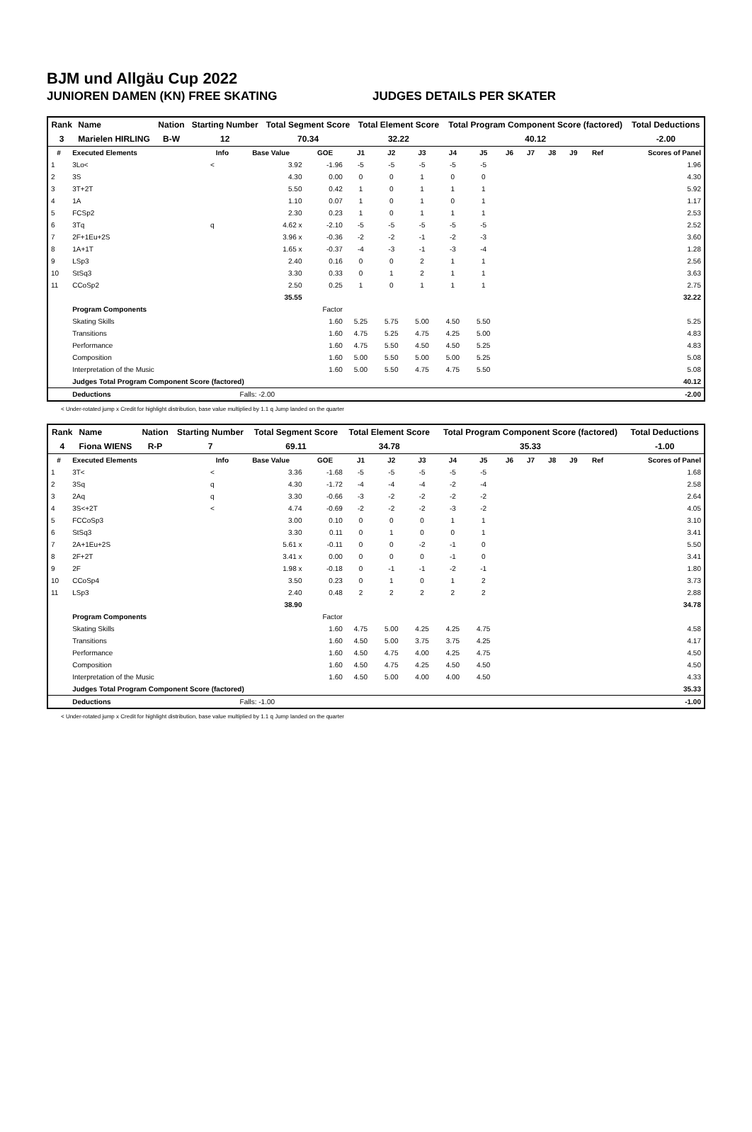BJM und Allgäu Cup 2022
JUNIOREN DAMEN (KN) FREE SKATING JUDGES DETAILS PER SKATER
| Rank | Name | Nation | Starting Number | Total Segment Score | Total Element Score | Total Program Component Score (factored) | Total Deductions |
| --- | --- | --- | --- | --- | --- | --- | --- |
| 3 | Marielen HIRLING | B-W | 12 | 70.34 | 32.22 | 40.12 | -2.00 |
| # | Executed Elements | Info | Base Value | GOE | J1 | J2 | J3 | J4 | J5 | J6 | J7 | J8 | J9 | Ref | Scores of Panel |
| --- | --- | --- | --- | --- | --- | --- | --- | --- | --- | --- | --- | --- | --- | --- | --- |
| 1 | 3Lo< | < | 3.92 | -1.96 | -5 | -5 | -5 | -5 | -5 | | | | | | 1.96 |
| 2 | 3S | | 4.30 | 0.00 | 0 | 0 | 1 | 0 | 0 | | | | | | 4.30 |
| 3 | 3T+2T | | 5.50 | 0.42 | 1 | 0 | 1 | 1 | 1 | | | | | | 5.92 |
| 4 | 1A | | 1.10 | 0.07 | 1 | 0 | 1 | 0 | 1 | | | | | | 1.17 |
| 5 | FCSp2 | | 2.30 | 0.23 | 1 | 0 | 1 | 1 | 1 | | | | | | 2.53 |
| 6 | 3Tq | q | 4.62 x | -2.10 | -5 | -5 | -5 | -5 | -5 | | | | | | 2.52 |
| 7 | 2F+1Eu+2S | | 3.96 x | -0.36 | -2 | -2 | -1 | -2 | -3 | | | | | | 3.60 |
| 8 | 1A+1T | | 1.65 x | -0.37 | -4 | -3 | -1 | -3 | -4 | | | | | | 1.28 |
| 9 | LSp3 | | 2.40 | 0.16 | 0 | 0 | 2 | 1 | 1 | | | | | | 2.56 |
| 10 | StSq3 | | 3.30 | 0.33 | 0 | 1 | 2 | 1 | 1 | | | | | | 3.63 |
| 11 | CCoSp2 | | 2.50 | 0.25 | 1 | 0 | 1 | 1 | 1 | | | | | | 2.75 |
| | | | 35.55 | | | | | | | | | | | | 32.22 |
| | Program Components | | | Factor | | | | | | | | | | | |
| | Skating Skills | | | 1.60 | 5.25 | 5.75 | 5.00 | 4.50 | 5.50 | | | | | | 5.25 |
| | Transitions | | | 1.60 | 4.75 | 5.25 | 4.75 | 4.25 | 5.00 | | | | | | 4.83 |
| | Performance | | | 1.60 | 4.75 | 5.50 | 4.50 | 4.50 | 5.25 | | | | | | 4.83 |
| | Composition | | | 1.60 | 5.00 | 5.50 | 5.00 | 5.00 | 5.25 | | | | | | 5.08 |
| | Interpretation of the Music | | | 1.60 | 5.00 | 5.50 | 4.75 | 4.75 | 5.50 | | | | | | 5.08 |
| | Judges Total Program Component Score (factored) | | | | | | | | | | | | | | 40.12 |
| | Deductions | | Falls: -2.00 | | | | | | | | | | | | -2.00 |
< Under-rotated jump x Credit for highlight distribution, base value multiplied by 1.1 q Jump landed on the quarter
| Rank | Name | Nation | Starting Number | Total Segment Score | Total Element Score | Total Program Component Score (factored) | Total Deductions |
| --- | --- | --- | --- | --- | --- | --- | --- |
| 4 | Fiona WIENS | R-P | 7 | 69.11 | 34.78 | 35.33 | -1.00 |
| # | Executed Elements | Info | Base Value | GOE | J1 | J2 | J3 | J4 | J5 | J6 | J7 | J8 | J9 | Ref | Scores of Panel |
| --- | --- | --- | --- | --- | --- | --- | --- | --- | --- | --- | --- | --- | --- | --- | --- |
| 1 | 3T< | < | 3.36 | -1.68 | -5 | -5 | -5 | -5 | -5 | | | | | | 1.68 |
| 2 | 3Sq | q | 4.30 | -1.72 | -4 | -4 | -4 | -2 | -4 | | | | | | 2.58 |
| 3 | 2Aq | q | 3.30 | -0.66 | -3 | -2 | -2 | -2 | -2 | | | | | | 2.64 |
| 4 | 3S<+2T | < | 4.74 | -0.69 | -2 | -2 | -2 | -3 | -2 | | | | | | 4.05 |
| 5 | FCCoSp3 | | 3.00 | 0.10 | 0 | 0 | 0 | 1 | 1 | | | | | | 3.10 |
| 6 | StSq3 | | 3.30 | 0.11 | 0 | 1 | 0 | 0 | 1 | | | | | | 3.41 |
| 7 | 2A+1Eu+2S | | 5.61 x | -0.11 | 0 | 0 | -2 | -1 | 0 | | | | | | 5.50 |
| 8 | 2F+2T | | 3.41 x | 0.00 | 0 | 0 | 0 | -1 | 0 | | | | | | 3.41 |
| 9 | 2F | | 1.98 x | -0.18 | 0 | -1 | -1 | -2 | -1 | | | | | | 1.80 |
| 10 | CCoSp4 | | 3.50 | 0.23 | 0 | 1 | 0 | 1 | 2 | | | | | | 3.73 |
| 11 | LSp3 | | 2.40 | 0.48 | 2 | 2 | 2 | 2 | 2 | | | | | | 2.88 |
| | | | 38.90 | | | | | | | | | | | | 34.78 |
| | Program Components | | | Factor | | | | | | | | | | | |
| | Skating Skills | | | 1.60 | 4.75 | 5.00 | 4.25 | 4.25 | 4.75 | | | | | | 4.58 |
| | Transitions | | | 1.60 | 4.50 | 5.00 | 3.75 | 3.75 | 4.25 | | | | | | 4.17 |
| | Performance | | | 1.60 | 4.50 | 4.75 | 4.00 | 4.25 | 4.75 | | | | | | 4.50 |
| | Composition | | | 1.60 | 4.50 | 4.75 | 4.25 | 4.50 | 4.50 | | | | | | 4.50 |
| | Interpretation of the Music | | | 1.60 | 4.50 | 5.00 | 4.00 | 4.00 | 4.50 | | | | | | 4.33 |
| | Judges Total Program Component Score (factored) | | | | | | | | | | | | | | 35.33 |
| | Deductions | | Falls: -1.00 | | | | | | | | | | | | -1.00 |
< Under-rotated jump x Credit for highlight distribution, base value multiplied by 1.1 q Jump landed on the quarter